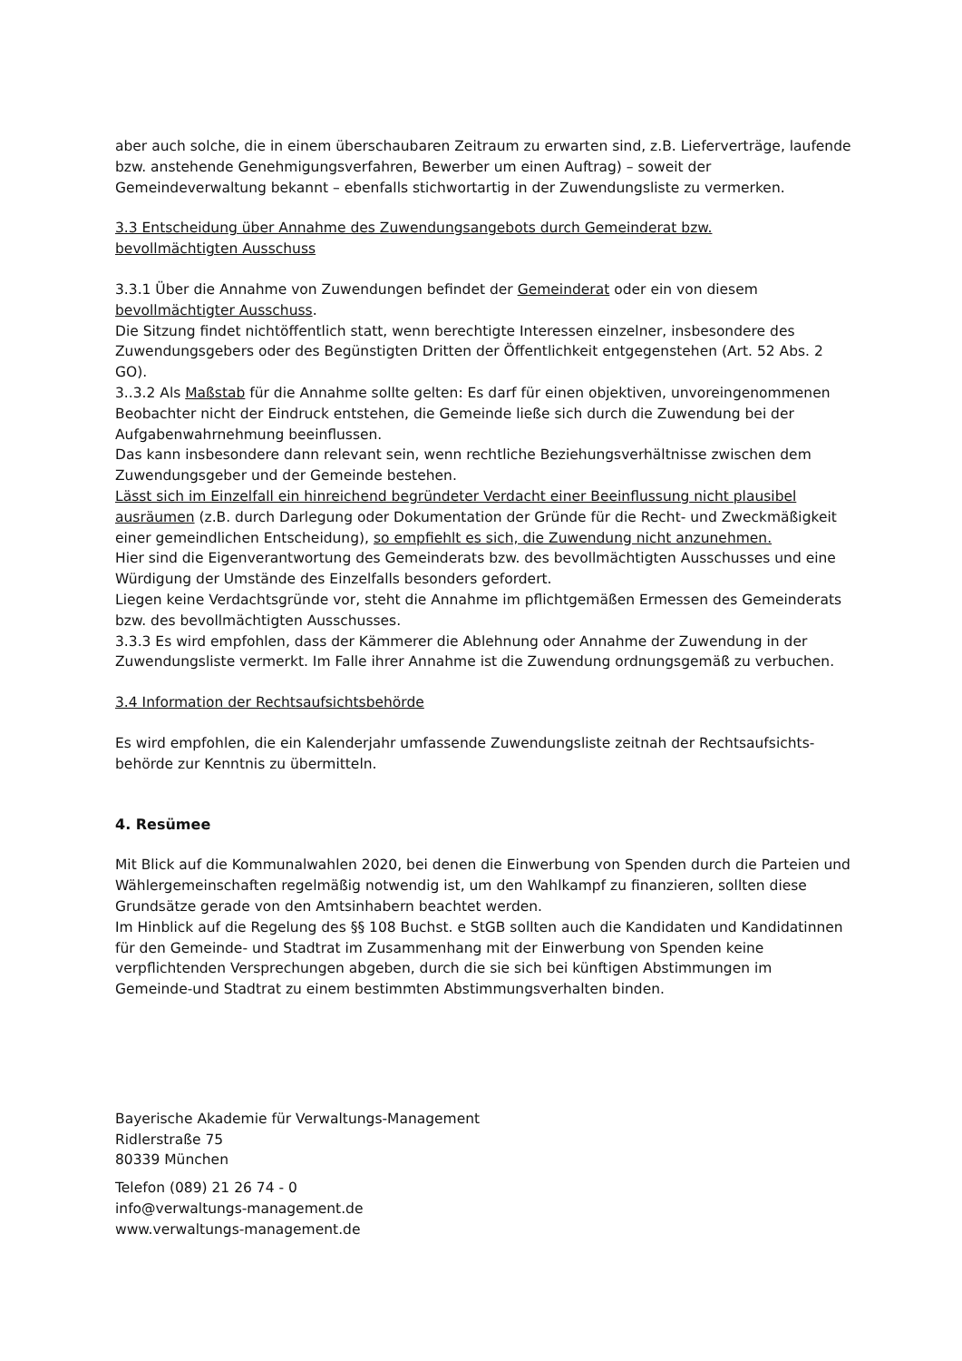aber auch solche, die in einem überschaubaren Zeitraum zu erwarten sind, z.B. Lieferverträge, laufende bzw. anstehende Genehmigungsverfahren, Bewerber um einen Auftrag) – soweit der Gemeindeverwaltung bekannt – ebenfalls stichwortartig in der Zuwendungsliste zu vermerken.
3.3 Entscheidung über Annahme des Zuwendungsangebots durch Gemeinderat bzw.
bevollmächtigten Ausschuss
3.3.1 Über die Annahme von Zuwendungen befindet der Gemeinderat oder ein von diesem bevollmächtigter Ausschuss.
Die Sitzung findet nichtöffentlich statt, wenn berechtigte Interessen einzelner, insbesondere des Zuwendungsgebers oder des Begünstigten Dritten der Öffentlichkeit entgegenstehen (Art. 52 Abs. 2 GO).
3..3.2 Als Maßstab für die Annahme sollte gelten: Es darf für einen objektiven, unvoreingenommenen Beobachter nicht der Eindruck entstehen, die Gemeinde ließe sich durch die Zuwendung bei der Aufgabenwahrnehmung beeinflussen.
Das kann insbesondere dann relevant sein, wenn rechtliche Beziehungsverhältnisse zwischen dem Zuwendungsgeber und der Gemeinde bestehen.
Lässt sich im Einzelfall ein hinreichend begründeter Verdacht einer Beeinflussung nicht plausibel ausräumen (z.B. durch Darlegung oder Dokumentation der Gründe für die Recht- und Zweckmäßigkeit einer gemeindlichen Entscheidung), so empfiehlt es sich, die Zuwendung nicht anzunehmen.
Hier sind die Eigenverantwortung des Gemeinderats bzw. des bevollmächtigten Ausschusses und eine Würdigung der Umstände des Einzelfalls besonders gefordert.
Liegen keine Verdachtsgründe vor, steht die Annahme im pflichtgemäßen Ermessen des Gemeinderats bzw. des bevollmächtigten Ausschusses.
3.3.3 Es wird empfohlen, dass der Kämmerer die Ablehnung oder Annahme der Zuwendung in der Zuwendungsliste vermerkt. Im Falle ihrer Annahme ist die Zuwendung ordnungsgemäß zu verbuchen.
3.4 Information der Rechtsaufsichtsbehörde
Es wird empfohlen, die ein Kalenderjahr umfassende Zuwendungsliste zeitnah der Rechtsaufsichts-behörde zur Kenntnis zu übermitteln.
4. Resümee
Mit Blick auf die Kommunalwahlen 2020, bei denen die Einwerbung von Spenden durch die Parteien und Wählergemeinschaften regelmäßig notwendig ist, um den Wahlkampf zu finanzieren, sollten diese Grundsätze gerade von den Amtsinhabern beachtet werden.
Im Hinblick auf die Regelung des §§ 108 Buchst. e StGB sollten auch die Kandidaten und Kandidatinnen für den Gemeinde- und Stadtrat im Zusammenhang mit der Einwerbung von Spenden keine verpflichtenden Versprechungen abgeben, durch die sie sich bei künftigen Abstimmungen im Gemeinde-und Stadtrat zu einem bestimmten Abstimmungsverhalten binden.
Bayerische Akademie für Verwaltungs-Management
Ridlerstraße 75
80339 München
Telefon (089) 21 26 74 - 0
info@verwaltungs-management.de
www.verwaltungs-management.de